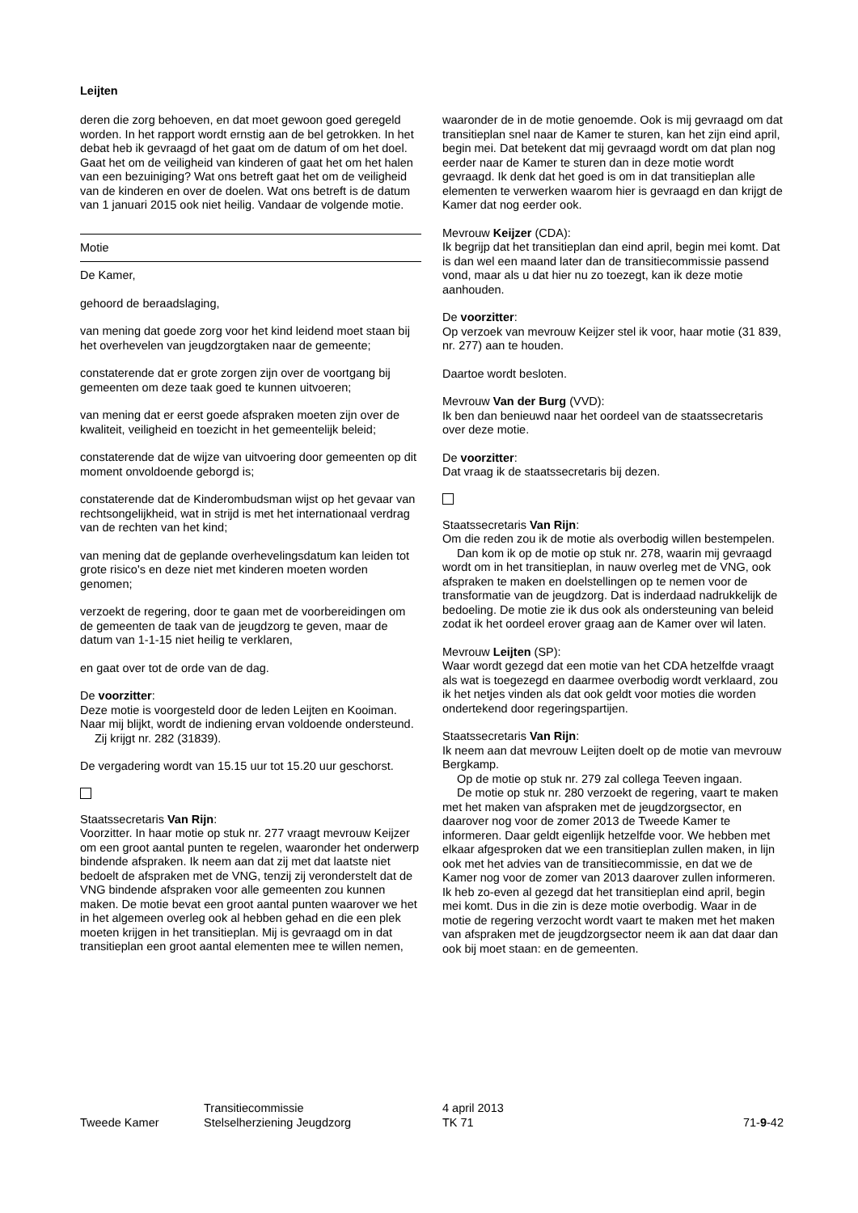Leijten
deren die zorg behoeven, en dat moet gewoon goed geregeld worden. In het rapport wordt ernstig aan de bel getrokken. In het debat heb ik gevraagd of het gaat om de datum of om het doel. Gaat het om de veiligheid van kinderen of gaat het om het halen van een bezuiniging? Wat ons betreft gaat het om de veiligheid van de kinderen en over de doelen. Wat ons betreft is de datum van 1 januari 2015 ook niet heilig. Vandaar de volgende motie.
Motie
De Kamer,
gehoord de beraadslaging,
van mening dat goede zorg voor het kind leidend moet staan bij het overhevelen van jeugdzorgtaken naar de gemeente;
constaterende dat er grote zorgen zijn over de voortgang bij gemeenten om deze taak goed te kunnen uitvoeren;
van mening dat er eerst goede afspraken moeten zijn over de kwaliteit, veiligheid en toezicht in het gemeentelijk beleid;
constaterende dat de wijze van uitvoering door gemeenten op dit moment onvoldoende geborgd is;
constaterende dat de Kinderombudsman wijst op het gevaar van rechtsongelijkheid, wat in strijd is met het internationaal verdrag van de rechten van het kind;
van mening dat de geplande overhevelingsdatum kan leiden tot grote risico's en deze niet met kinderen moeten worden genomen;
verzoekt de regering, door te gaan met de voorbereidingen om de gemeenten de taak van de jeugdzorg te geven, maar de datum van 1-1-15 niet heilig te verklaren,
en gaat over tot de orde van de dag.
De voorzitter:
Deze motie is voorgesteld door de leden Leijten en Kooiman. Naar mij blijkt, wordt de indiening ervan voldoende ondersteund.
Zij krijgt nr. 282 (31839).
De vergadering wordt van 15.15 uur tot 15.20 uur geschorst.
Staatssecretaris Van Rijn:
Voorzitter. In haar motie op stuk nr. 277 vraagt mevrouw Keijzer om een groot aantal punten te regelen, waaronder het onderwerp bindende afspraken. Ik neem aan dat zij met dat laatste niet bedoelt de afspraken met de VNG, tenzij zij veronderstelt dat de VNG bindende afspraken voor alle gemeenten zou kunnen maken. De motie bevat een groot aantal punten waarover we het in het algemeen overleg ook al hebben gehad en die een plek moeten krijgen in het transitieplan. Mij is gevraagd om in dat transitieplan een groot aantal elementen mee te willen nemen,
waaronder de in de motie genoemde. Ook is mij gevraagd om dat transitieplan snel naar de Kamer te sturen, kan het zijn eind april, begin mei. Dat betekent dat mij gevraagd wordt om dat plan nog eerder naar de Kamer te sturen dan in deze motie wordt gevraagd. Ik denk dat het goed is om in dat transitieplan alle elementen te verwerken waarom hier is gevraagd en dan krijgt de Kamer dat nog eerder ook.
Mevrouw Keijzer (CDA):
Ik begrijp dat het transitieplan dan eind april, begin mei komt. Dat is dan wel een maand later dan de transitiecommissie passend vond, maar als u dat hier nu zo toezegt, kan ik deze motie aanhouden.
De voorzitter:
Op verzoek van mevrouw Keijzer stel ik voor, haar motie (31 839, nr. 277) aan te houden.
Daartoe wordt besloten.
Mevrouw Van der Burg (VVD):
Ik ben dan benieuwd naar het oordeel van de staatssecretaris over deze motie.
De voorzitter:
Dat vraag ik de staatssecretaris bij dezen.
Staatssecretaris Van Rijn:
Om die reden zou ik de motie als overbodig willen bestempelen.
Dan kom ik op de motie op stuk nr. 278, waarin mij gevraagd wordt om in het transitieplan, in nauw overleg met de VNG, ook afspraken te maken en doelstellingen op te nemen voor de transformatie van de jeugdzorg. Dat is inderdaad nadrukkelijk de bedoeling. De motie zie ik dus ook als ondersteuning van beleid zodat ik het oordeel erover graag aan de Kamer over wil laten.
Mevrouw Leijten (SP):
Waar wordt gezegd dat een motie van het CDA hetzelfde vraagt als wat is toegezegd en daarmee overbodig wordt verklaard, zou ik het netjes vinden als dat ook geldt voor moties die worden ondertekend door regeringspartijen.
Staatssecretaris Van Rijn:
Ik neem aan dat mevrouw Leijten doelt op de motie van mevrouw Bergkamp.
Op de motie op stuk nr. 279 zal collega Teeven ingaan.
De motie op stuk nr. 280 verzoekt de regering, vaart te maken met het maken van afspraken met de jeugdzorgsector, en daarover nog voor de zomer 2013 de Tweede Kamer te informeren. Daar geldt eigenlijk hetzelfde voor. We hebben met elkaar afgesproken dat we een transitieplan zullen maken, in lijn ook met het advies van de transitiecommissie, en dat we de Kamer nog voor de zomer van 2013 daarover zullen informeren. Ik heb zo-even al gezegd dat het transitieplan eind april, begin mei komt. Dus in die zin is deze motie overbodig. Waar in de motie de regering verzocht wordt vaart te maken met het maken van afspraken met de jeugdzorgsector neem ik aan dat daar dan ook bij moet staan: en de gemeenten.
Tweede Kamer
Transitiecommissie
Stelselherziening Jeugdzorg
4 april 2013
TK 71
71-9-42